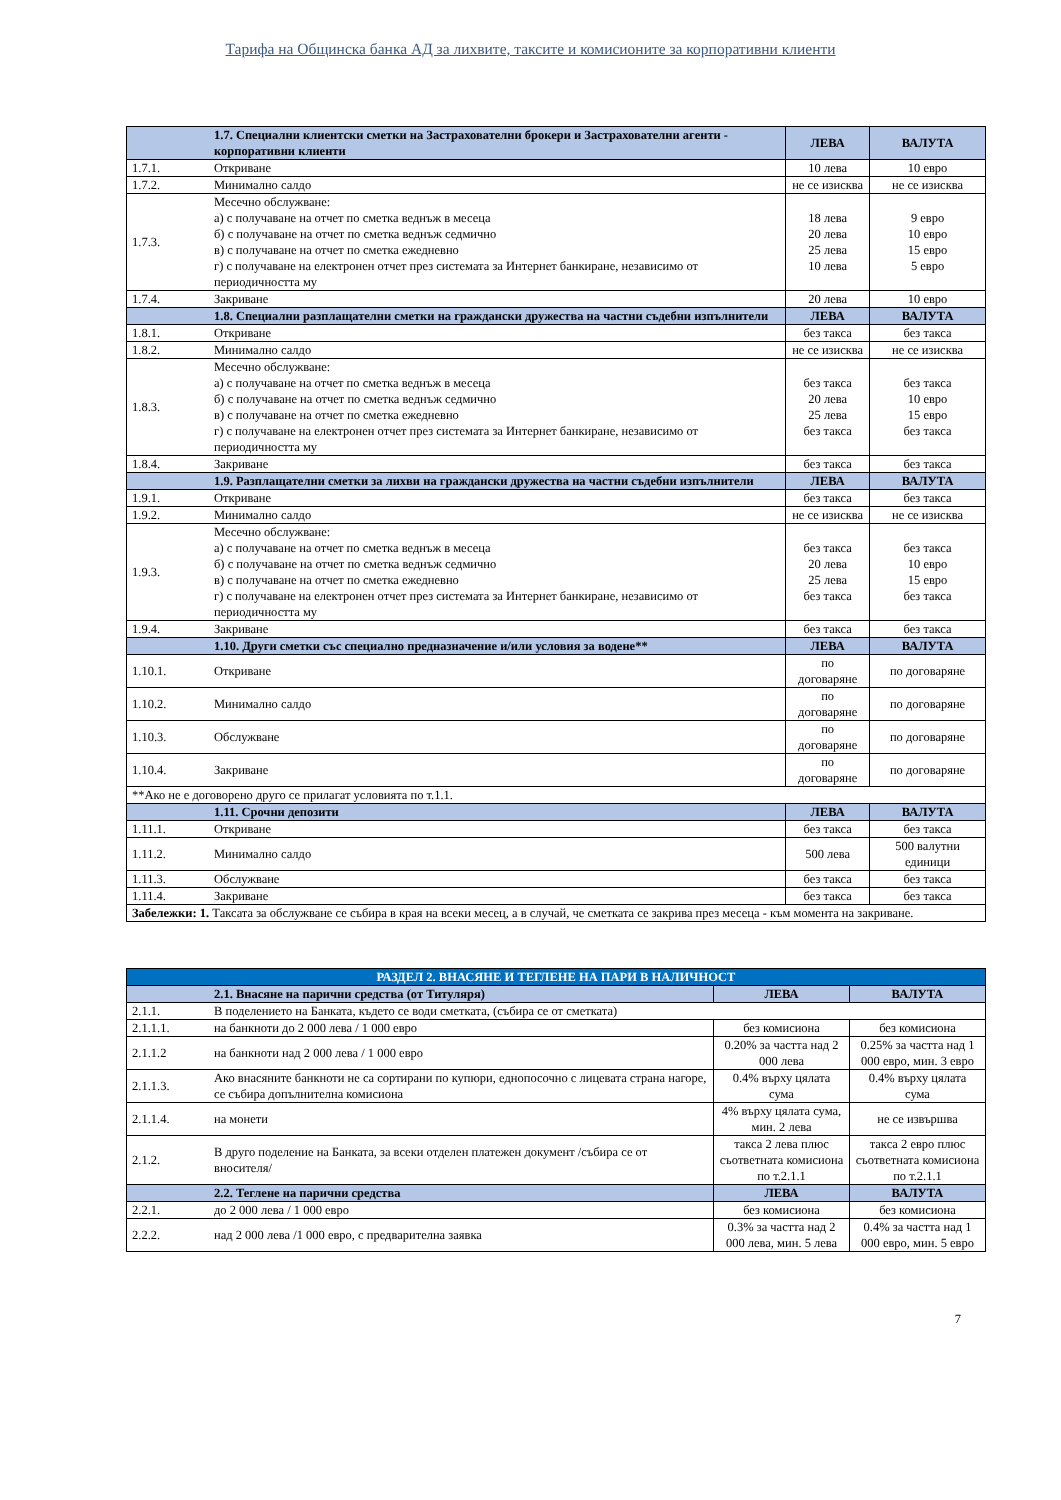Тарифа на Общинска банка АД за лихвите, таксите и комисионите за корпоративни клиенти
| | 1.7. Специални клиентски сметки на Застрахователни брокери и Застрахователни агенти - корпоративни клиенти | ЛЕВА | ВАЛУТА |
| 1.7.1. | Откриване | 10 лева | 10 евро |
| 1.7.2. | Минимално салдо | не се изисква | не се изисква |
| 1.7.3. | Месечно обслужване: а) с получаване на отчет по сметка веднъж в месеца б) с получаване на отчет по сметка веднъж седмично в) с получаване на отчет по сметка ежедневно г) с получаване на електронен отчет през системата за Интернет банкиране, независимо от периодичността му | 18 лева 20 лева 25 лева 10 лева | 9 евро 10 евро 15 евро 5 евро |
| 1.7.4. | Закриване | 20 лева | 10 евро |
| | 1.8. Специални разплащателни сметки на граждански дружества на частни съдебни изпълнители | ЛЕВА | ВАЛУТА |
| 1.8.1. | Откриване | без такса | без такса |
| 1.8.2. | Минимално салдо | не се изисква | не се изисква |
| 1.8.3. | Месечно обслужване: а) с получаване на отчет по сметка веднъж в месеца б) с получаване на отчет по сметка веднъж седмично в) с получаване на отчет по сметка ежедневно г) с получаване на електронен отчет през системата за Интернет банкиране, независимо от периодичността му | без такса 20 лева 25 лева без такса | без такса 10 евро 15 евро без такса |
| 1.8.4. | Закриване | без такса | без такса |
| | 1.9. Разплащателни сметки за лихви на граждански дружества на частни съдебни изпълнители | ЛЕВА | ВАЛУТА |
| 1.9.1. | Откриване | без такса | без такса |
| 1.9.2. | Минимално салдо | не се изисква | не се изисква |
| 1.9.3. | Месечно обслужване: а) с получаване на отчет по сметка веднъж в месеца б) с получаване на отчет по сметка веднъж седмично в) с получаване на отчет по сметка ежедневно г) с получаване на електронен отчет през системата за Интернет банкиране, независимо от периодичността му | без такса 20 лева 25 лева без такса | без такса 10 евро 15 евро без такса |
| 1.9.4. | Закриване | без такса | без такса |
| | 1.10. Други сметки със специално предназначение и/или условия за водене** | ЛЕВА | ВАЛУТА |
| 1.10.1. | Откриване | по договаряне | по договаряне |
| 1.10.2. | Минимално салдо | по договаряне | по договаряне |
| 1.10.3. | Обслужване | по договаряне | по договаряне |
| 1.10.4. | Закриване | по договаряне | по договаряне |
| **Ако не е договорено друго се прилагат условията по т.1.1. | | | |
| | 1.11. Срочни депозити | ЛЕВА | ВАЛУТА |
| 1.11.1. | Откриване | без такса | без такса |
| 1.11.2. | Минимално салдо | 500 лева | 500 валутни единици |
| 1.11.3. | Обслужване | без такса | без такса |
| 1.11.4. | Закриване | без такса | без такса |
| Забележки: 1. Таксата за обслужване се събира в края на всеки месец, а в случай, че сметката се закрива през месеца - към момента на закриване. | | | |
| РАЗДЕЛ 2. ВНАСЯНЕ И ТЕГЛЕНЕ НА ПАРИ В НАЛИЧНОСТ | | | |
| | 2.1. Внасяне на парични средства (от Титуляря) | ЛЕВА | ВАЛУТА |
| 2.1.1. | В поделението на Банката, където се води сметката, (събира се от сметката) | | |
| 2.1.1.1. | на банкноти до 2 000 лева / 1 000 евро | без комисиона | без комисиона |
| 2.1.1.2 | на банкноти над 2 000 лева / 1 000 евро | 0.20% за частта над 2 000 лева | 0.25% за частта над 1 000 евро, мин. 3 евро |
| 2.1.1.3. | Ако внасяните банкноти не са сортирани по купюри, еднопосочно с лицевата страна нагоре, се събира допълнителна комисиона | 0.4% върху цялата сума | 0.4% върху цялата сума |
| 2.1.1.4. | на монети | 4% върху цялата сума, мин. 2 лева | не се извършва |
| 2.1.2. | В друго поделение на Банката, за всеки отделен платежен документ /събира се от вносителя/ | такса 2 лева плюс съответната комисиона по т.2.1.1 | такса 2 евро плюс съответната комисиона по т.2.1.1 |
| | 2.2. Теглене на парични средства | ЛЕВА | ВАЛУТА |
| 2.2.1. | до 2 000 лева / 1 000 евро | без комисиона | без комисиона |
| 2.2.2. | над 2 000 лева /1 000 евро, с предварителна заявка | 0.3% за частта над 2 000 лева, мин. 5 лева | 0.4% за частта над 1 000 евро, мин. 5 евро |
7